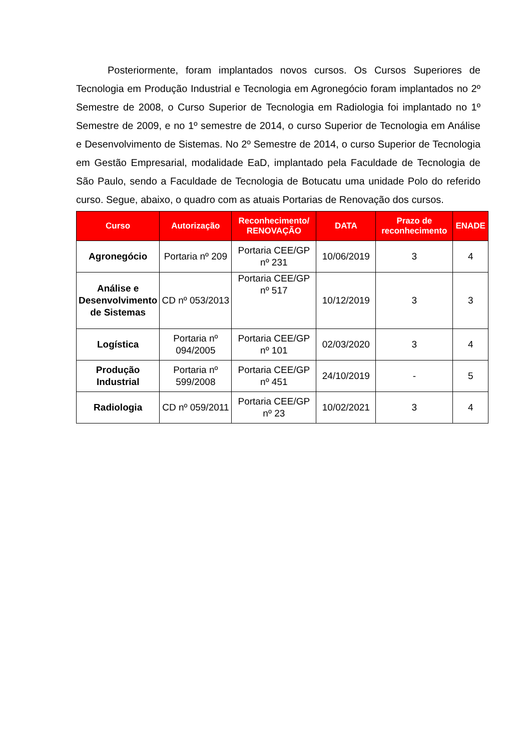Posteriormente, foram implantados novos cursos. Os Cursos Superiores de Tecnologia em Produção Industrial e Tecnologia em Agronegócio foram implantados no 2º Semestre de 2008, o Curso Superior de Tecnologia em Radiologia foi implantado no 1º Semestre de 2009, e no 1º semestre de 2014, o curso Superior de Tecnologia em Análise e Desenvolvimento de Sistemas. No 2º Semestre de 2014, o curso Superior de Tecnologia em Gestão Empresarial, modalidade EaD, implantado pela Faculdade de Tecnologia de São Paulo, sendo a Faculdade de Tecnologia de Botucatu uma unidade Polo do referido curso. Segue, abaixo, o quadro com as atuais Portarias de Renovação dos cursos.
| Curso | Autorização | Reconhecimento/ RENOVAÇÃO | DATA | Prazo de reconhecimento | ENADE |
| --- | --- | --- | --- | --- | --- |
| Agronegócio | Portaria nº 209 | Portaria CEE/GP nº 231 | 10/06/2019 | 3 | 4 |
| Análise e Desenvolvimento de Sistemas | CD nº 053/2013 | Portaria CEE/GP nº 517 | 10/12/2019 | 3 | 3 |
| Logística | Portaria nº 094/2005 | Portaria CEE/GP nº 101 | 02/03/2020 | 3 | 4 |
| Produção Industrial | Portaria nº 599/2008 | Portaria CEE/GP nº 451 | 24/10/2019 | - | 5 |
| Radiologia | CD nº 059/2011 | Portaria CEE/GP nº 23 | 10/02/2021 | 3 | 4 |